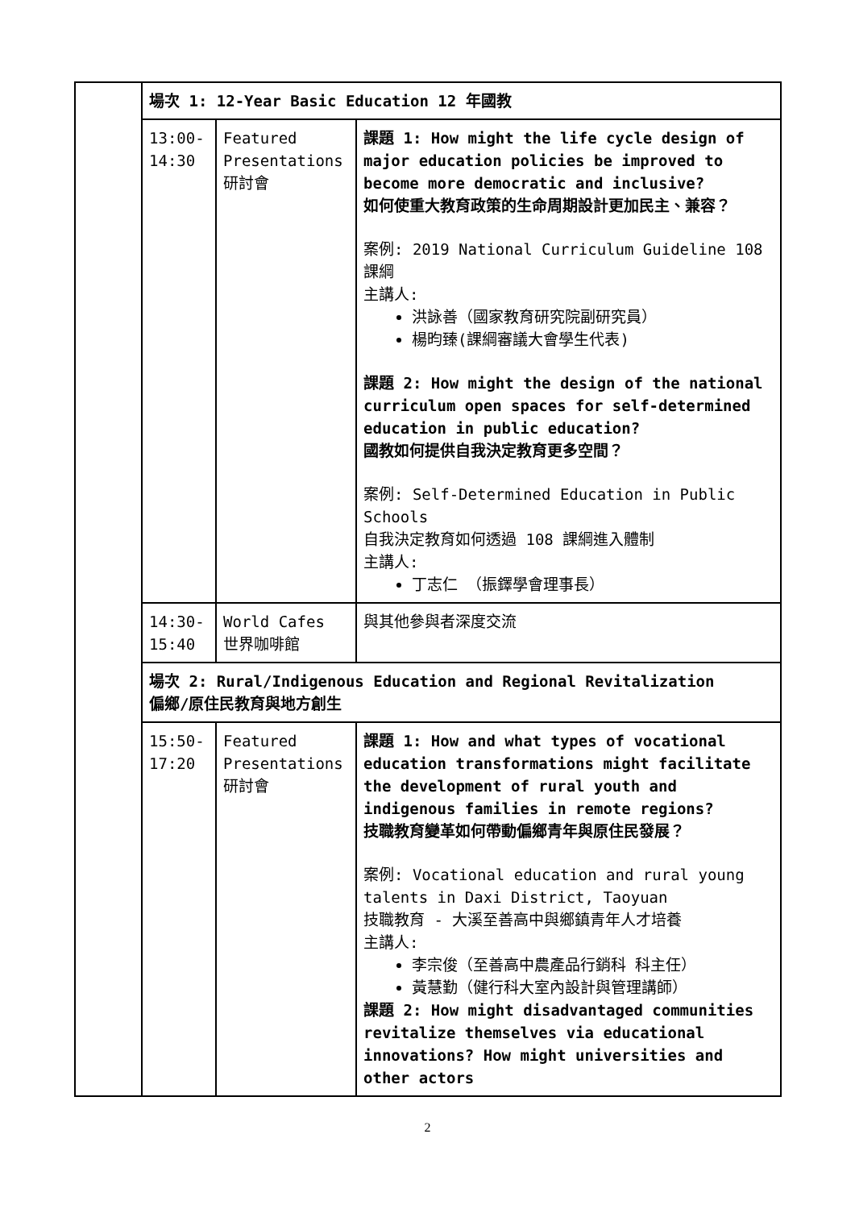| | 場次 1: 12-Year Basic Education 12 年國教 | | |
| | 13:00- 14:30 | Featured Presentations 研討會 | 課題 1: How might the life cycle design of major education policies be improved to become more democratic and inclusive? 如何使重大教育政策的生命周期設計更加民主、兼容？ 案例: 2019 National Curriculum Guideline 108 課綱 主講人: 洪詠善（國家教育研究院副研究員） 楊昀臻(課綱審議大會學生代表) 課題 2: How might the design of the national curriculum open spaces for self-determined education in public education? 國教如何提供自我決定教育更多空間？ 案例: Self-Determined Education in Public Schools 自我決定教育如何透過 108 課綱進入體制 主講人: 丁志仁 （振鐸學會理事長） |
| | 14:30- 15:40 | World Cafes 世界咖啡館 | 與其他參與者深度交流 |
| | 場次 2: Rural/Indigenous Education and Regional Revitalization 偏鄉/原住民教育與地方創生 | | |
| | 15:50- 17:20 | Featured Presentations 研討會 | 課題 1: How and what types of vocational education transformations might facilitate the development of rural youth and indigenous families in remote regions? 技職教育變革如何帶動偏鄉青年與原住民發展？ 案例: Vocational education and rural young talents in Daxi District, Taoyuan 技職教育 - 大溪至善高中與鄉鎮青年人才培養 主講人: 李宗俊（至善高中農產品行銷科 科主任） 黃慧勤（健行科大室內設計與管理講師） 課題 2: How might disadvantaged communities revitalize themselves via educational innovations? How might universities and other actors |
2